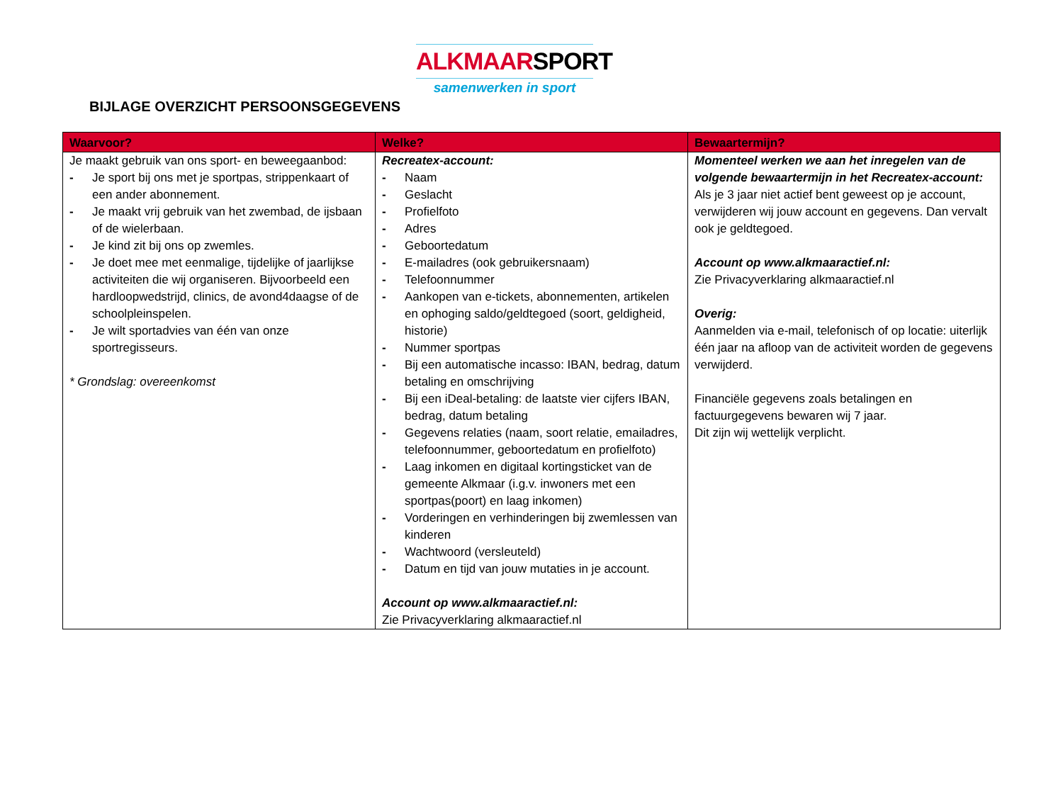ALKMAARSPORT
samenwerken in sport
BIJLAGE OVERZICHT PERSOONSGEGEVENS
| Waarvoor? | Welke? | Bewaartermijn? |
| --- | --- | --- |
| Je maakt gebruik van ons sport- en beweegaanbod: - Je sport bij ons met je sportpas, strippenkaart of een ander abonnement. - Je maakt vrij gebruik van het zwembad, de ijsbaan of de wielerbaan. - Je kind zit bij ons op zwemles. - Je doet mee met eenmalige, tijdelijke of jaarlijkse activiteiten die wij organiseren. Bijvoorbeeld een hardloopwedstrijd, clinics, de avond4daagse of de schoolpleinspelen. - Je wilt sportadvies van één van onze sportregisseurs. * Grondslag: overeenkomst | Recreatex-account: - Naam - Geslacht - Profielfoto - Adres - Geboortedatum - E-mailadres (ook gebruikersnaam) - Telefoonnummer - Aankopen van e-tickets, abonnementen, artikelen en ophoging saldo/geldtegoed (soort, geldigheid, historie) - Nummer sportpas - Bij een automatische incasso: IBAN, bedrag, datum betaling en omschrijving - Bij een iDeal-betaling: de laatste vier cijfers IBAN, bedrag, datum betaling - Gegevens relaties (naam, soort relatie, emailadres, telefoonnummer, geboortedatum en profielfoto) - Laag inkomen en digitaal kortingsticket van de gemeente Alkmaar (i.g.v. inwoners met een sportpas(poort) en laag inkomen) - Vorderingen en verhinderingen bij zwemlessen van kinderen - Wachtwoord (versleuteld) - Datum en tijd van jouw mutaties in je account. Account op www.alkmaaractief.nl : Zie Privacyverklaring alkmaaractief.nl | Momenteel werken we aan het inregelen van de volgende bewaartermijn in het Recreatex-account: Als je 3 jaar niet actief bent geweest op je account, verwijderen wij jouw account en gegevens. Dan vervalt ook je geldtegoed. Account op www.alkmaaractief.nl : Zie Privacyverklaring alkmaaractief.nl Overig: Aanmelden via e-mail, telefonisch of op locatie: uiterlijk één jaar na afloop van de activiteit worden de gegevens verwijderd. Financiële gegevens zoals betalingen en factuurgegevens bewaren wij 7 jaar. Dit zijn wij wettelijk verplicht. |